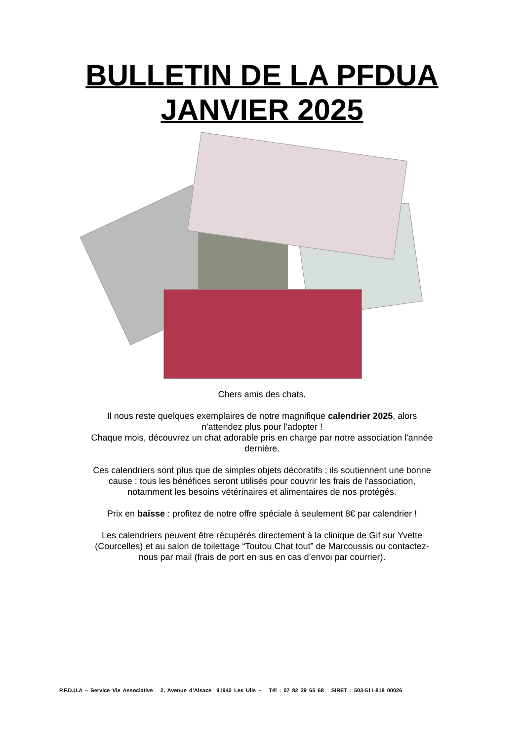BULLETIN DE LA PFDUA
JANVIER 2025
Chers amis des chats,
Il nous reste quelques exemplaires de notre magnifique calendrier 2025, alors
n'attendez plus pour l'adopter !
Chaque mois, découvrez un chat adorable pris en charge par notre association l'année
dernière.
Ces calendriers sont plus que de simples objets décoratifs ; ils soutiennent une bonne
cause : tous les bénéfices seront utilisés pour couvrir les frais de l'association,
notamment les besoins vétérinaires et alimentaires de nos protégés.
Prix en baisse : profitez de notre offre spéciale à seulement 8€ par calendrier !
Les calendriers peuvent être récupérés directement à la clinique de Gif sur Yvette
(Courcelles) et au salon de toilettage “Toutou Chat tout” de Marcoussis ou contactez-
nous par mail (frais de port en sus en cas d’envoi par courrier).
P.F.D.U.A – Service Vie Associative 2, Avenue d’Alsace 91940 Les Ulis – Tél : 07 82 29 65 68 SIRET : 503-511-818 00026